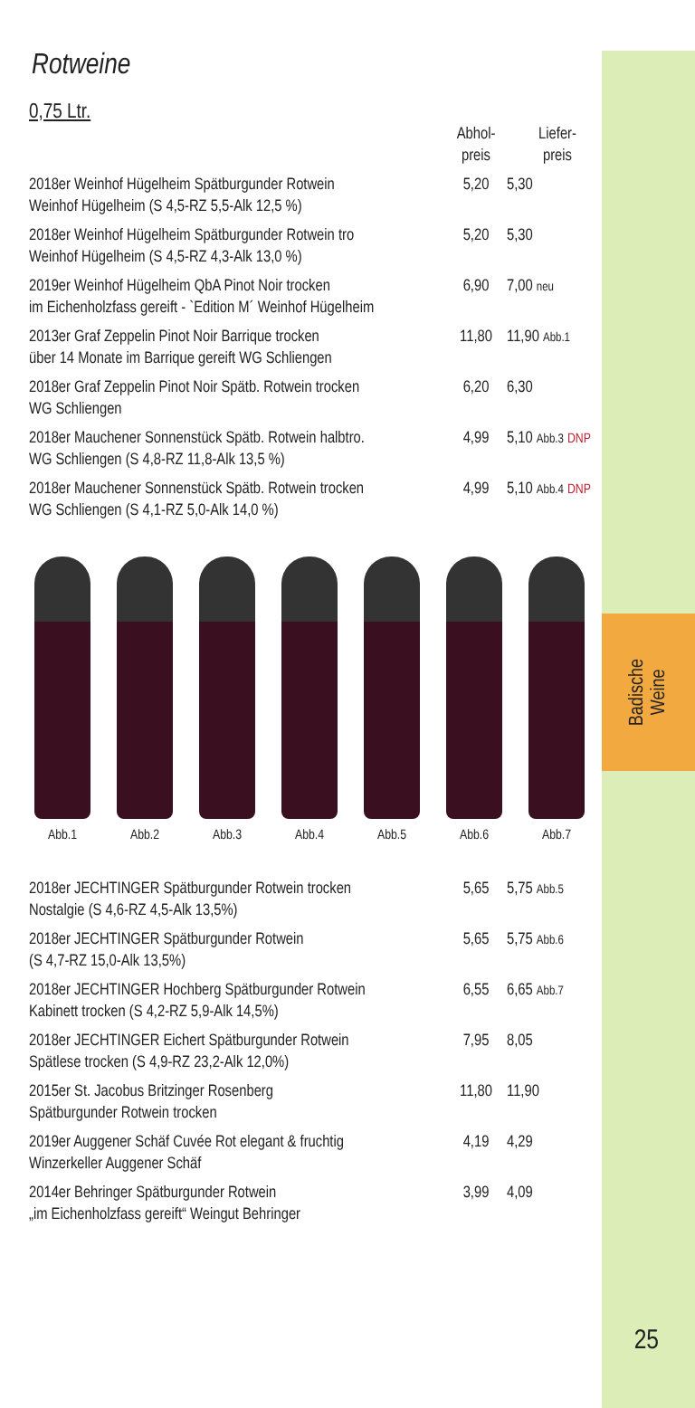Badische
Weine
25
Rotweine
0,75 Ltr.
| | Abhol- preis | Liefer- preis |
| --- | --- | --- |
| 2018er Weinhof Hügelheim Spätburgunder Rotwein Weinhof Hügelheim (S 4,5-RZ 5,5-Alk 12,5 %) | 5,20 | 5,30 |
| 2018er Weinhof Hügelheim Spätburgunder Rotwein tro Weinhof Hügelheim (S 4,5-RZ 4,3-Alk 13,0 %) | 5,20 | 5,30 |
| 2019er Weinhof Hügelheim QbA Pinot Noir trocken im Eichenholzfass gereift - `Edition M´ Weinhof Hügelheim | 6,90 | 7,00 neu |
| 2013er Graf Zeppelin Pinot Noir Barrique trocken über 14 Monate im Barrique gereift WG Schliengen | 11,80 | 11,90 Abb.1 |
| 2018er Graf Zeppelin Pinot Noir Spätb. Rotwein trocken WG Schliengen | 6,20 | 6,30 |
| 2018er Mauchener Sonnenstück Spätb. Rotwein halbtro. WG Schliengen (S 4,8-RZ 11,8-Alk 13,5 %) | 4,99 | 5,10 Abb.3 DNP |
| 2018er Mauchener Sonnenstück Spätb. Rotwein trocken WG Schliengen (S 4,1-RZ 5,0-Alk 14,0 %) | 4,99 | 5,10 Abb.4 DNP |
Abb.1 Abb.2 Abb.3 Abb.4 Abb.5 Abb.6 Abb.7
| 2018er JECHTINGER Spätburgunder Rotwein trocken Nostalgie (S 4,6-RZ 4,5-Alk 13,5%) | 5,65 | 5,75 Abb.5 |
| 2018er JECHTINGER Spätburgunder Rotwein (S 4,7-RZ 15,0-Alk 13,5%) | 5,65 | 5,75 Abb.6 |
| 2018er JECHTINGER Hochberg Spätburgunder Rotwein Kabinett trocken (S 4,2-RZ 5,9-Alk 14,5%) | 6,55 | 6,65 Abb.7 |
| 2018er JECHTINGER Eichert Spätburgunder Rotwein Spätlese trocken (S 4,9-RZ 23,2-Alk 12,0%) | 7,95 | 8,05 |
| 2015er St. Jacobus Britzinger Rosenberg Spätburgunder Rotwein trocken | 11,80 | 11,90 |
| 2019er Auggener Schäf Cuvée Rot elegant & fruchtig Winzerkeller Auggener Schäf | 4,19 | 4,29 |
| 2014er Behringer Spätburgunder Rotwein „im Eichenholzfass gereift“ Weingut Behringer | 3,99 | 4,09 |